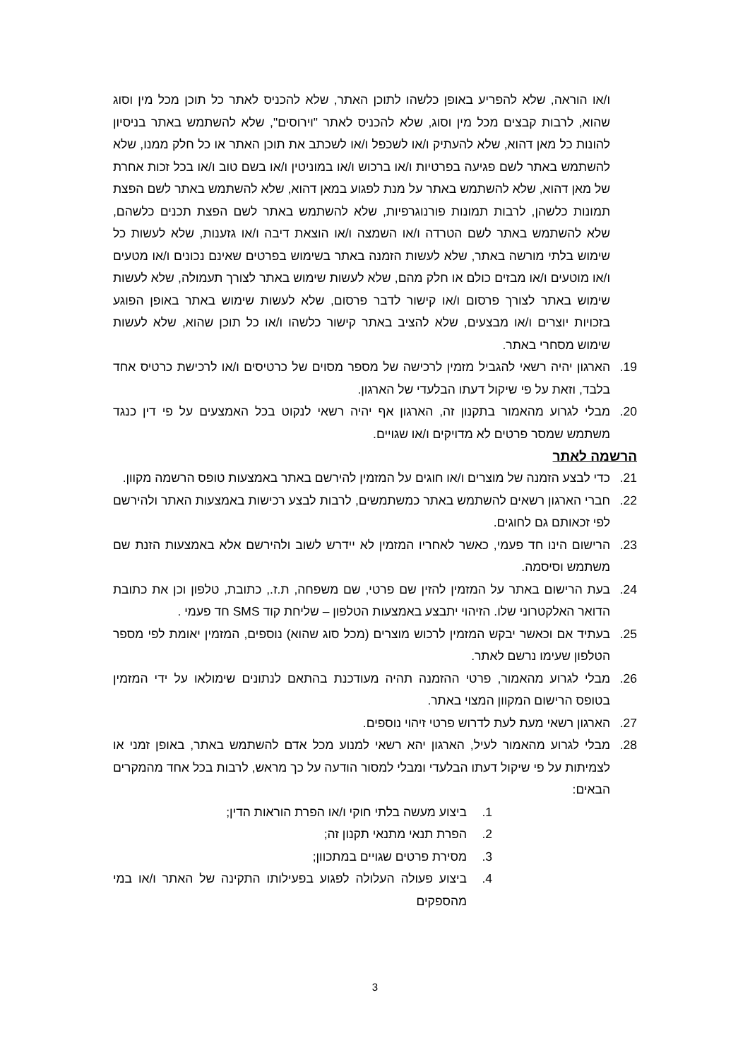ו/או הוראה, שלא להפריע באופן כלשהו לתוכן האתר, שלא להכניס לאתר כל תוכן מכל מין וסוג שהוא, לרבות קבצים מכל מין וסוג, שלא להכניס לאתר "וירוסים", שלא להשתמש באתר בניסיון להונות כל מאן דהוא, שלא להעתיק ו/או לשכפל ו/או לשכתב את תוכן האתר או כל חלק ממנו, שלא להשתמש באתר לשם פגיעה בפרטיות ו/או ברכוש ו/או במוניטין ו/או בשם טוב ו/או בכל זכות אחרת של מאן דהוא, שלא להשתמש באתר על מנת לפגוע במאן דהוא, שלא להשתמש באתר לשם הפצת תמונות כלשהן, לרבות תמונות פורנוגרפיות, שלא להשתמש באתר לשם הפצת תכנים כלשהם, שלא להשתמש באתר לשם הטרדה ו/או השמצה ו/או הוצאת דיבה ו/או גזענות, שלא לעשות כל שימוש בלתי מורשה באתר, שלא לעשות הזמנה באתר בשימוש בפרטים שאינם נכונים ו/או מטעים ו/או מוטעים ו/או מבזים כולם או חלק מהם, שלא לעשות שימוש באתר לצורך תעמולה, שלא לעשות שימוש באתר לצורך פרסום ו/או קישור לדבר פרסום, שלא לעשות שימוש באתר באופן הפוגע בזכויות יוצרים ו/או מבצעים, שלא להציב באתר קישור כלשהו ו/או כל תוכן שהוא, שלא לעשות שימוש מסחרי באתר.
19. הארגון יהיה רשאי להגביל מזמין לרכישה של מספר מסוים של כרטיסים ו/או לרכישת כרטיס אחד בלבד, וזאת על פי שיקול דעתו הבלעדי של הארגון.
20. מבלי לגרוע מהאמור בתקנון זה, הארגון אף יהיה רשאי לנקוט בכל האמצעים על פי דין כנגד משתמש שמסר פרטים לא מדויקים ו/או שגויים.
הרשמה לאתר
21. כדי לבצע הזמנה של מוצרים ו/או חוגים על המזמין להירשם באתר באמצעות טופס הרשמה מקוון.
22. חברי הארגון רשאים להשתמש באתר כמשתמשים, לרבות לבצע רכישות באמצעות האתר ולהירשם לפי זכאותם גם לחוגים.
23. הרישום הינו חד פעמי, כאשר לאחריו המזמין לא יידרש לשוב ולהירשם אלא באמצעות הזנת שם משתמש וסיסמה.
24. בעת הרישום באתר על המזמין להזין שם פרטי, שם משפחה, ת.ז., כתובת, טלפון וכן את כתובת הדואר האלקטרוני שלו. הזיהוי יתבצע באמצעות הטלפון – שליחת קוד SMS חד פעמי .
25. בעתיד אם וכאשר יבקש המזמין לרכוש מוצרים (מכל סוג שהוא) נוספים, המזמין יאומת לפי מספר הטלפון שעימו נרשם לאתר.
26. מבלי לגרוע מהאמור, פרטי ההזמנה תהיה מעודכנת בהתאם לנתונים שימולאו על ידי המזמין בטופס הרישום המקוון המצוי באתר.
27. הארגון רשאי מעת לעת לדרוש פרטי זיהוי נוספים.
28. מבלי לגרוע מהאמור לעיל, הארגון יהא רשאי למנוע מכל אדם להשתמש באתר, באופן זמני או לצמיתות על פי שיקול דעתו הבלעדי ומבלי למסור הודעה על כך מראש, לרבות בכל אחד מהמקרים הבאים:
1. ביצוע מעשה בלתי חוקי ו/או הפרת הוראות הדין;
2. הפרת תנאי מתנאי תקנון זה;
3. מסירת פרטים שגויים במתכוון;
4. ביצוע פעולה העלולה לפגוע בפעילותו התקינה של האתר ו/או במי מהספקים
3